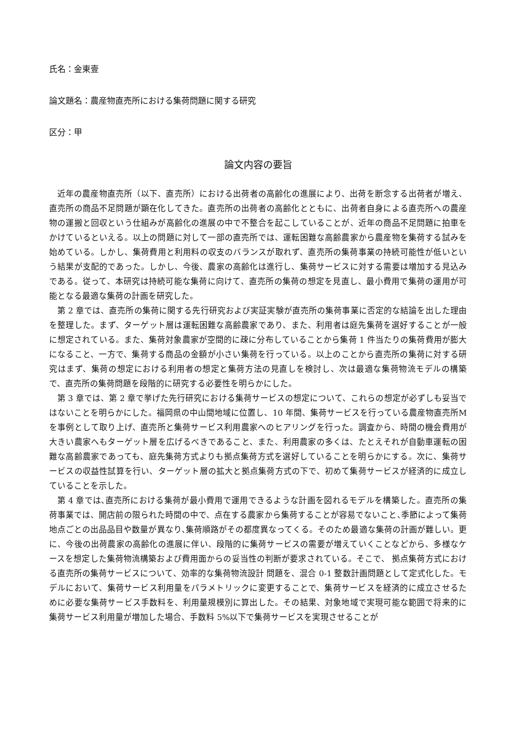氏名：金東壹
論文題名：農産物直売所における集荷問題に関する研究
区分：甲
論文内容の要旨
近年の農産物直売所（以下、直売所）における出荷者の高齢化の進展により、出荷を断念する出荷者が増え、直売所の商品不足問題が顕在化してきた。直売所の出荷者の高齢化とともに、出荷者自身による直売所への農産物の運搬と回収という仕組みが高齢化の進展の中で不整合を起こしていることが、近年の商品不足問題に拍車をかけているといえる。以上の問題に対して一部の直売所では、運転困難な高齢農家から農産物を集荷する試みを始めている。しかし、集荷費用と利用料の収支のバランスが取れず、直売所の集荷事業の持続可能性が低いという結果が支配的であった。しかし、今後、農家の高齢化は進行し、集荷サービスに対する需要は増加する見込みである。従って、本研究は持続可能な集荷に向けて、直売所の集荷の想定を見直し、最小費用で集荷の運用が可能となる最適な集荷の計画を研究した。
第 2 章では、直売所の集荷に関する先行研究および実証実験が直売所の集荷事業に否定的な結論を出した理由を整理した。まず、ターゲット層は運転困難な高齢農家であり、また、利用者は庭先集荷を選好することが一般に想定されている。また、集荷対象農家が空間的に疎に分布していることから集荷 1 件当たりの集荷費用が膨大になること、一方で、集荷する商品の金額が小さい集荷を行っている。以上のことから直売所の集荷に対する研究はまず、集荷の想定における利用者の想定と集荷方法の見直しを検討し、次は最適な集荷物流モデルの構築で、直売所の集荷問題を段階的に研究する必要性を明らかにした。
第 3 章では、第 2 章で挙げた先行研究における集荷サービスの想定について、これらの想定が必ずしも妥当ではないことを明らかにした。福岡県の中山間地域に位置し、10 年間、集荷サービスを行っている農産物直売所Mを事例として取り上げ、直売所と集荷サービス利用農家へのヒアリングを行った。調査から、時間の機会費用が大きい農家へもターゲット層を広げるべきであること、また、利用農家の多くは、たとえそれが自動車運転の困難な高齢農家であっても、庭先集荷方式よりも拠点集荷方式を選好していることを明らかにする。次に、集荷サービスの収益性試算を行い、ターゲット層の拡大と拠点集荷方式の下で、初めて集荷サービスが経済的に成立していることを示した。
第 4 章では､直売所における集荷が最小費用で運用できるような計画を図れるモデルを構築した。直売所の集荷事業では、開店前の限られた時間の中で、点在する農家から集荷することが容易でないこと､季節によって集荷地点ごとの出品品目や数量が異なり､集荷順路がその都度異なってくる。そのため最適な集荷の計画が難しい。更に、今後の出荷農家の高齢化の進展に伴い、段階的に集荷サービスの需要が増えていくことなどから、多様なケースを想定した集荷物流構築および費用面からの妥当性の判断が要求されている。そこで、 拠点集荷方式における直売所の集荷サービスについて、効率的な集荷物流設計 問題を、混合 0-1 整数計画問題として定式化した。モデルにおいて、集荷サービス利用量をパラメトリックに変更することで、集荷サービスを経済的に成立させるために必要な集荷サービス手数料を、利用量規模別に算出した。その結果、対象地域で実現可能な範囲で将来的に集荷サービス利用量が増加した場合、手数料 5%以下で集荷サービスを実現させることが